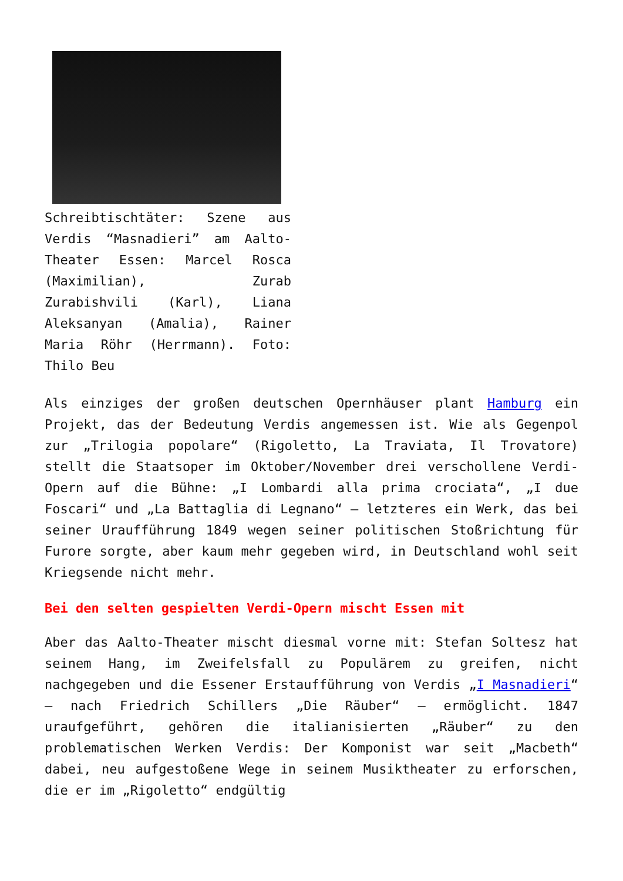Schreibtischtäter: Szene aus Verdis “Masnadieri” am Aalto-Theater Essen: Marcel Rosca (Maximilian), Zurab Zurabishvili (Karl), Liana Aleksanyan (Amalia), Rainer Maria Röhr (Herrmann). Foto: Thilo Beu
Als einziges der großen deutschen Opernhäuser plant Hamburg ein Projekt, das der Bedeutung Verdis angemessen ist. Wie als Gegenpol zur „Trilogia popolare“ (Rigoletto, La Traviata, Il Trovatore) stellt die Staatsoper im Oktober/November drei verschollene Verdi-Opern auf die Bühne: „I Lombardi alla prima crociata“, „I due Foscari“ und „La Battaglia di Legnano“ – letzteres ein Werk, das bei seiner Uraufführung 1849 wegen seiner politischen Stoßrichtung für Furore sorgte, aber kaum mehr gegeben wird, in Deutschland wohl seit Kriegsende nicht mehr.
Bei den selten gespielten Verdi-Opern mischt Essen mit
Aber das Aalto-Theater mischt diesmal vorne mit: Stefan Soltesz hat seinem Hang, im Zweifelsfall zu Populärem zu greifen, nicht nachgegeben und die Essener Erstaufführung von Verdis „I Masnadieri“ – nach Friedrich Schillers „Die Räuber“ – ermöglicht. 1847 uraufgeführt, gehören die italianisierten „Räuber“ zu den problematischen Werken Verdis: Der Komponist war seit „Macbeth“ dabei, neu aufgestoßene Wege in seinem Musiktheater zu erforschen, die er im „Rigoletto“ endgültig